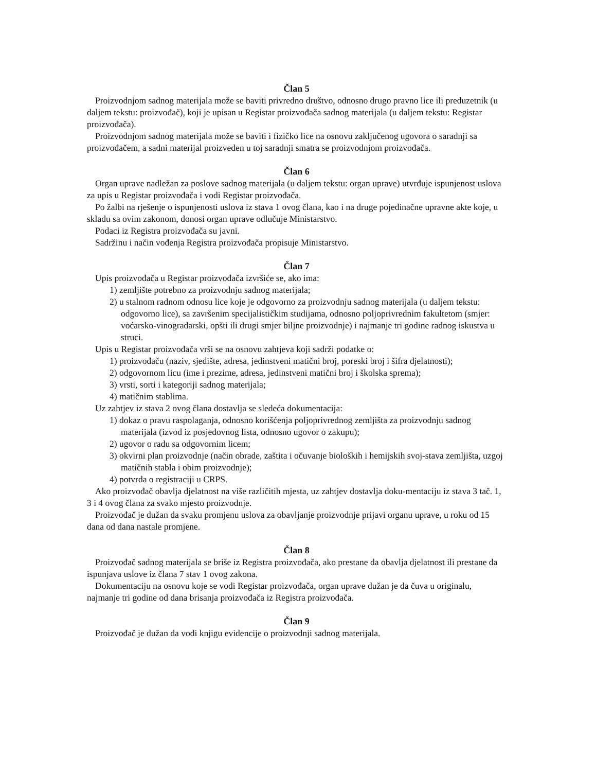Član 5
Proizvodnjom sadnog materijala može se baviti privredno društvo, odnosno drugo pravno lice ili preduzetnik (u daljem tekstu: proizvođač), koji je upisan u Registar proizvođača sadnog materijala (u daljem tekstu: Registar proizvođača).
Proizvodnjom sadnog materijala može se baviti i fizičko lice na osnovu zaključenog ugovora o saradnji sa proizvođačem, a sadni materijal proizveden u toj saradnji smatra se proizvodnjom proizvođača.
Član 6
Organ uprave nadležan za poslove sadnog materijala (u daljem tekstu: organ uprave) utvrđuje ispunjenost uslova za upis u Registar proizvođača i vodi Registar proizvođača.
Po žalbi na rješenje o ispunjenosti uslova iz stava 1 ovog člana, kao i na druge pojedinačne upravne akte koje, u skladu sa ovim zakonom, donosi organ uprave odlučuje Ministarstvo.
Podaci iz Registra proizvođača su javni.
Sadržinu i način vođenja Registra proizvođača propisuje Ministarstvo.
Član 7
Upis proizvođača u Registar proizvođača izvršiće se, ako ima:
1) zemljište potrebno za proizvodnju sadnog materijala;
2) u stalnom radnom odnosu lice koje je odgovorno za proizvodnju sadnog materijala (u daljem tekstu: odgovorno lice), sa završenim specijalističkim studijama, odnosno poljoprivrednim fakultetom (smjer: voćarsko-vinogradarski, opšti ili drugi smjer biljne proizvodnje) i najmanje tri godine radnog iskustva u struci.
Upis u Registar proizvođača vrši se na osnovu zahtjeva koji sadrži podatke o:
1) proizvođaču (naziv, sjedište, adresa, jedinstveni matični broj, poreski broj i šifra djelatnosti);
2) odgovornom licu (ime i prezime, adresa, jedinstveni matični broj i školska sprema);
3) vrsti, sorti i kategoriji sadnog materijala;
4) matičnim stablima.
Uz zahtjev iz stava 2 ovog člana dostavlja se sledeća dokumentacija:
1) dokaz o pravu raspolaganja, odnosno korišćenja poljoprivrednog zemljišta za proizvodnju sadnog materijala (izvod iz posjedovnog lista, odnosno ugovor o zakupu);
2) ugovor o radu sa odgovornim licem;
3) okvirni plan proizvodnje (način obrade, zaštita i očuvanje bioloških i hemijskih svoj-stava zemljišta, uzgoj matičnih stabla i obim proizvodnje);
4) potvrda o registraciji u CRPS.
Ako proizvođač obavlja djelatnost na više različitih mjesta, uz zahtjev dostavlja doku-mentaciju iz stava 3 tač. 1, 3 i 4 ovog člana za svako mjesto proizvodnje.
Proizvođač je dužan da svaku promjenu uslova za obavljanje proizvodnje prijavi organu uprave, u roku od 15 dana od dana nastale promjene.
Član 8
Proizvođač sadnog materijala se briše iz Registra proizvođača, ako prestane da obavlja djelatnost ili prestane da ispunjava uslove iz člana 7 stav 1 ovog zakona.
Dokumentaciju na osnovu koje se vodi Registar proizvođača, organ uprave dužan je da čuva u originalu, najmanje tri godine od dana brisanja proizvođača iz Registra proizvođača.
Član 9
Proizvođač je dužan da vodi knjigu evidencije o proizvodnji sadnog materijala.